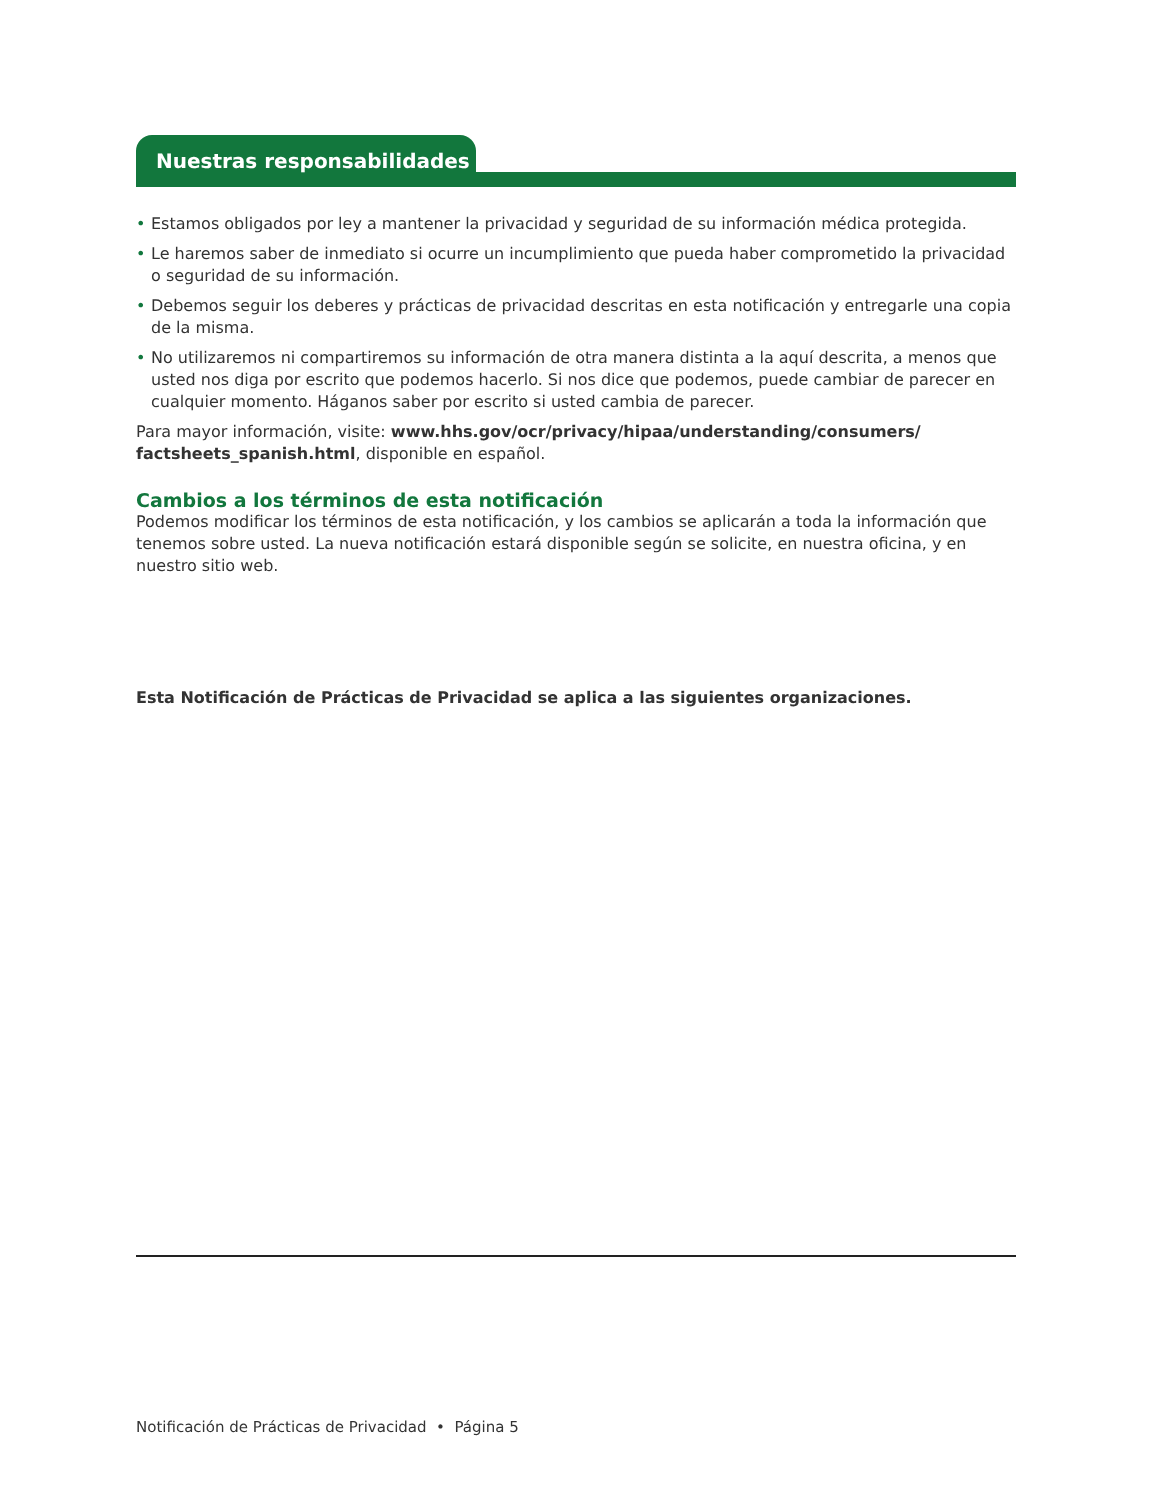Nuestras responsabilidades
• Estamos obligados por ley a mantener la privacidad y seguridad de su información médica protegida.
• Le haremos saber de inmediato si ocurre un incumplimiento que pueda haber comprometido la privacidad o seguridad de su información.
• Debemos seguir los deberes y prácticas de privacidad descritas en esta notificación y entregarle una copia de la misma.
• No utilizaremos ni compartiremos su información de otra manera distinta a la aquí descrita, a menos que usted nos diga por escrito que podemos hacerlo. Si nos dice que podemos, puede cambiar de parecer en cualquier momento. Háganos saber por escrito si usted cambia de parecer.
Para mayor información, visite: www.hhs.gov/ocr/privacy/hipaa/understanding/consumers/ factsheets_spanish.html, disponible en español.
Cambios a los términos de esta notificación
Podemos modificar los términos de esta notificación, y los cambios se aplicarán a toda la información que tenemos sobre usted. La nueva notificación estará disponible según se solicite, en nuestra oficina, y en nuestro sitio web.
Esta Notificación de Prácticas de Privacidad se aplica a las siguientes organizaciones.
Notificación de Prácticas de Privacidad • Página 5